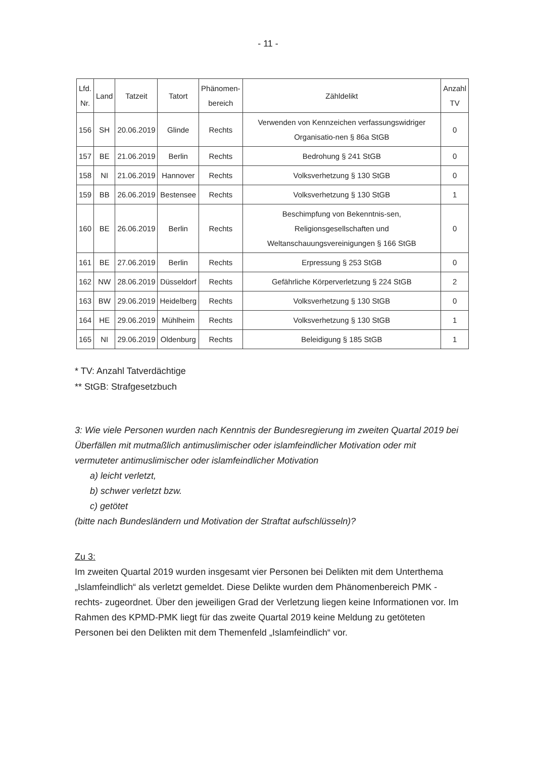- 11 -
| Lfd. Nr. | Land | Tatzeit | Tatort | Phänomen- bereich | Zähldelikt | Anzahl TV |
| --- | --- | --- | --- | --- | --- | --- |
| 156 | SH | 20.06.2019 | Glinde | Rechts | Verwenden von Kennzeichen verfassungswidriger Organisatio-nen § 86a StGB | 0 |
| 157 | BE | 21.06.2019 | Berlin | Rechts | Bedrohung § 241 StGB | 0 |
| 158 | NI | 21.06.2019 | Hannover | Rechts | Volksverhetzung § 130 StGB | 0 |
| 159 | BB | 26.06.2019 | Bestensee | Rechts | Volksverhetzung § 130 StGB | 1 |
| 160 | BE | 26.06.2019 | Berlin | Rechts | Beschimpfung von Bekenntnis-sen, Religionsgesellschaften und Weltanschauungsvereinigungen § 166 StGB | 0 |
| 161 | BE | 27.06.2019 | Berlin | Rechts | Erpressung § 253 StGB | 0 |
| 162 | NW | 28.06.2019 | Düsseldorf | Rechts | Gefährliche Körperverletzung § 224 StGB | 2 |
| 163 | BW | 29.06.2019 | Heidelberg | Rechts | Volksverhetzung § 130 StGB | 0 |
| 164 | HE | 29.06.2019 | Mühlheim | Rechts | Volksverhetzung § 130 StGB | 1 |
| 165 | NI | 29.06.2019 | Oldenburg | Rechts | Beleidigung § 185 StGB | 1 |
* TV: Anzahl Tatverdächtige
** StGB: Strafgesetzbuch
3: Wie viele Personen wurden nach Kenntnis der Bundesregierung im zweiten Quartal 2019 bei Überfällen mit mutmaßlich antimuslimischer oder islamfeindlicher Motivation oder mit vermuteter antimuslimischer oder islamfeindlicher Motivation
a) leicht verletzt,
b) schwer verletzt bzw.
c) getötet
(bitte nach Bundesländern und Motivation der Straftat aufschlüsseln)?
Zu 3:
Im zweiten Quartal 2019 wurden insgesamt vier Personen bei Delikten mit dem Unterthema „Islamfeindlich“ als verletzt gemeldet. Diese Delikte wurden dem Phänomenbereich PMK -rechts- zugeordnet. Über den jeweiligen Grad der Verletzung liegen keine Informationen vor. Im Rahmen des KPMD-PMK liegt für das zweite Quartal 2019 keine Meldung zu getöteten Personen bei den Delikten mit dem Themenfeld „Islamfeindlich“ vor.